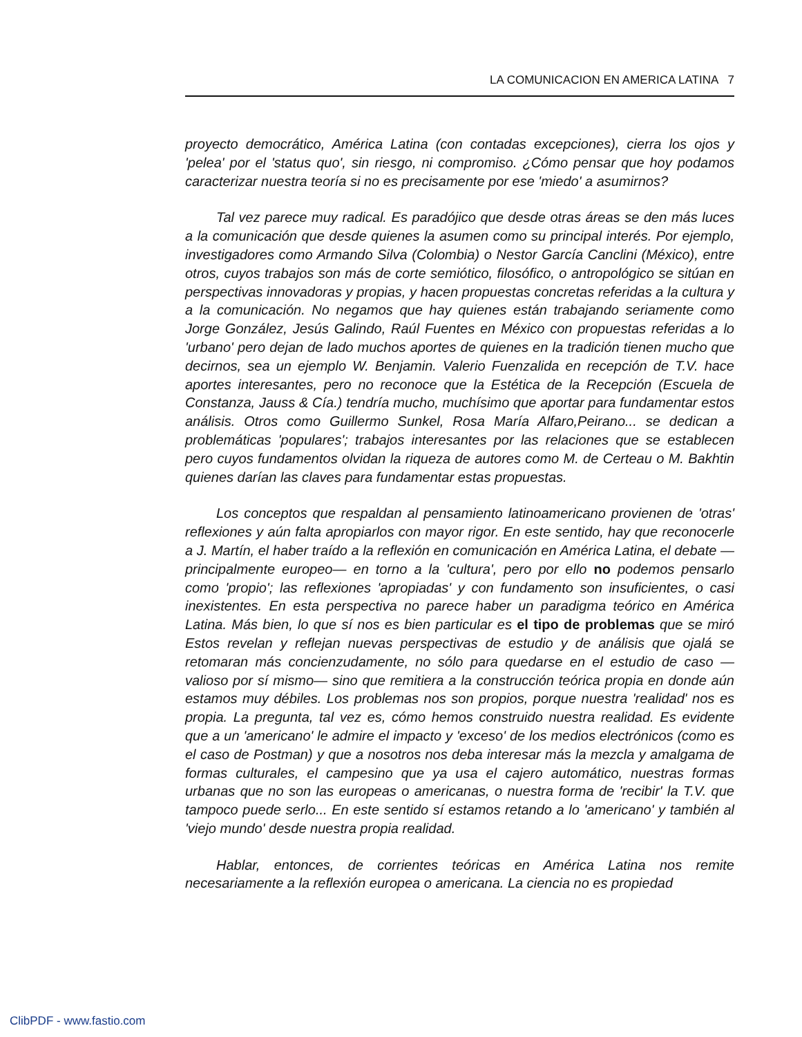LA COMUNICACION EN AMERICA LATINA 7
proyecto democrático, América Latina (con contadas excepciones), cierra los ojos y 'pelea' por el 'status quo', sin riesgo, ni compromiso. ¿Cómo pensar que hoy podamos caracterizar nuestra teoría si no es precisamente por ese 'miedo' a asumirnos?
Tal vez parece muy radical. Es paradójico que desde otras áreas se den más luces a la comunicación que desde quienes la asumen como su principal interés. Por ejemplo, investigadores como Armando Silva (Colombia) o Nestor García Canclini (México), entre otros, cuyos trabajos son más de corte semiótico, filosófico, o antropológico se sitúan en perspectivas innovadoras y propias, y hacen propuestas concretas referidas a la cultura y a la comunicación. No negamos que hay quienes están trabajando seriamente como Jorge González, Jesús Galindo, Raúl Fuentes en México con propuestas referidas a lo 'urbano' pero dejan de lado muchos aportes de quienes en la tradición tienen mucho que decirnos, sea un ejemplo W. Benjamin. Valerio Fuenzalida en recepción de T.V. hace aportes interesantes, pero no reconoce que la Estética de la Recepción (Escuela de Constanza, Jauss & Cía.) tendría mucho, muchísimo que aportar para fundamentar estos análisis. Otros como Guillermo Sunkel, Rosa María Alfaro,Peirano... se dedican a problemáticas 'populares'; trabajos interesantes por las relaciones que se establecen pero cuyos fundamentos olvidan la riqueza de autores como M. de Certeau o M. Bakhtin quienes darían las claves para fundamentar estas propuestas.
Los conceptos que respaldan al pensamiento latinoamericano provienen de 'otras' reflexiones y aún falta apropiarlos con mayor rigor. En este sentido, hay que reconocerle a J. Martín, el haber traído a la reflexión en comunicación en América Latina, el debate —principalmente europeo— en torno a la 'cultura', pero por ello no podemos pensarlo como 'propio'; las reflexiones 'apropiadas' y con fundamento son insuficientes, o casi inexistentes. En esta perspectiva no parece haber un paradigma teórico en América Latina. Más bien, lo que sí nos es bien particular es el tipo de problemas que se miró Estos revelan y reflejan nuevas perspectivas de estudio y de análisis que ojalá se retomaran más concienzudamente, no sólo para quedarse en el estudio de caso —valioso por sí mismo— sino que remitiera a la construcción teórica propia en donde aún estamos muy débiles. Los problemas nos son propios, porque nuestra 'realidad' nos es propia. La pregunta, tal vez es, cómo hemos construido nuestra realidad. Es evidente que a un 'americano' le admire el impacto y 'exceso' de los medios electrónicos (como es el caso de Postman) y que a nosotros nos deba interesar más la mezcla y amalgama de formas culturales, el campesino que ya usa el cajero automático, nuestras formas urbanas que no son las europeas o americanas, o nuestra forma de 'recibir' la T.V. que tampoco puede serlo... En este sentido sí estamos retando a lo 'americano' y también al 'viejo mundo' desde nuestra propia realidad.
Hablar, entonces, de corrientes teóricas en América Latina nos remite necesariamente a la reflexión europea o americana. La ciencia no es propiedad
ClibPDF - www.fastio.com